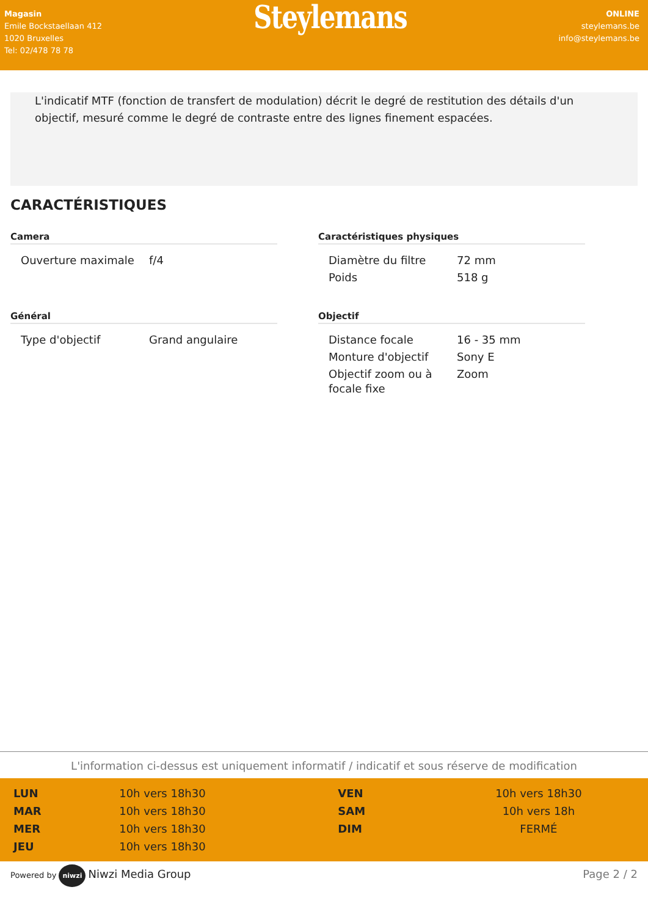Magasin
Emile Bockstaellaan 412
1020 Bruxelles
Tel: 02/478 78 78
Steylemans
ONLINE
steylemans.be
info@steylemans.be
L'indicatif MTF (fonction de transfert de modulation) décrit le degré de restitution des détails d'un objectif, mesuré comme le degré de contraste entre des lignes finement espacées.
CARACTÉRISTIQUES
Camera
| Ouverture maximale | f/4 |
Caractéristiques physiques
| Diamètre du filtre | 72 mm |
| Poids | 518 g |
Général
| Type d'objectif | Grand angulaire |
Objectif
| Distance focale | 16 - 35 mm |
| Monture d'objectif | Sony E |
| Objectif zoom ou à focale fixe | Zoom |
L'information ci-dessus est uniquement informatif / indicatif et sous réserve de modification
| LUN | 10h vers 18h30 | VEN | 10h vers 18h30 |
| MAR | 10h vers 18h30 | SAM | 10h vers 18h |
| MER | 10h vers 18h30 | DIM | FERMÉ |
| JEU | 10h vers 18h30 | | |
Powered by niwzi Niwzi Media Group
Page 2 / 2